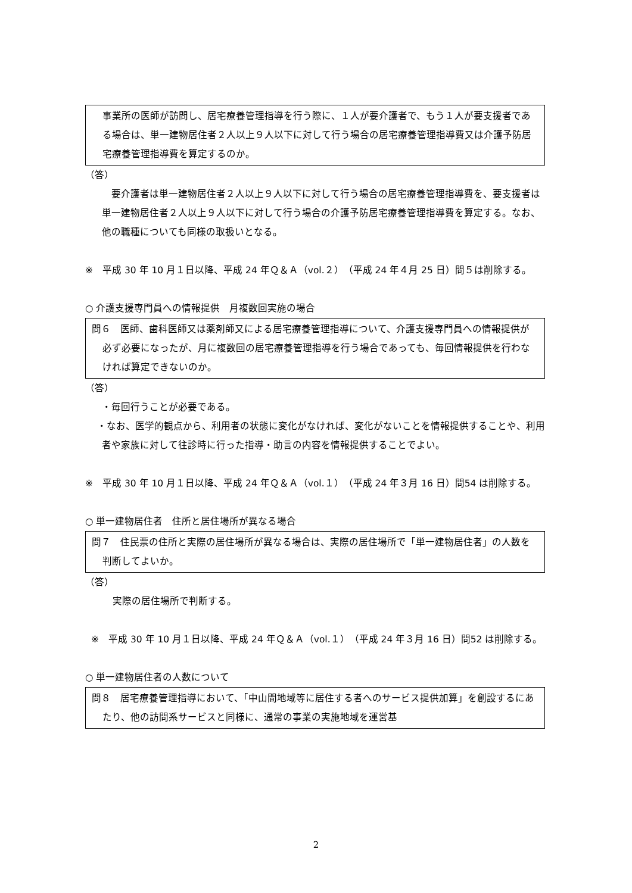事業所の医師が訪問し、居宅療養管理指導を行う際に、１人が要介護者で、もう１人が要支援者である場合は、単一建物居住者２人以上９人以下に対して行う場合の居宅療養管理指導費又は介護予防居宅療養管理指導費を算定するのか。
（答）
要介護者は単一建物居住者２人以上９人以下に対して行う場合の居宅療養管理指導費を、要支援者は単一建物居住者２人以上９人以下に対して行う場合の介護予防居宅療養管理指導費を算定する。なお、他の職種についても同様の取扱いとなる。
※　平成 30 年 10 月１日以降、平成 24 年Ｑ＆Ａ（vol.２）（平成 24 年４月 25 日）問５は削除する。
○ 介護支援専門員への情報提供　月複数回実施の場合
問６　医師、歯科医師又は薬剤師又による居宅療養管理指導について、介護支援専門員への情報提供が必ず必要になったが、月に複数回の居宅療養管理指導を行う場合であっても、毎回情報提供を行わなければ算定できないのか。
（答）
・毎回行うことが必要である。
・なお、医学的観点から、利用者の状態に変化がなければ、変化がないことを情報提供することや、利用者や家族に対して往診時に行った指導・助言の内容を情報提供することでよい。
※　平成 30 年 10 月１日以降、平成 24 年Ｑ＆Ａ（vol.１）（平成 24 年３月 16 日）問54 は削除する。
○ 単一建物居住者　住所と居住場所が異なる場合
問７　住民票の住所と実際の居住場所が異なる場合は、実際の居住場所で「単一建物居住者」の人数を判断してよいか。
（答）
実際の居住場所で判断する。
※　平成 30 年 10 月１日以降、平成 24 年Ｑ＆Ａ（vol.１）（平成 24 年３月 16 日）問52 は削除する。
○ 単一建物居住者の人数について
問８　居宅療養管理指導において、「中山間地域等に居住する者へのサービス提供加算」を創設するにあたり、他の訪問系サービスと同様に、通常の事業の実施地域を運営基
2